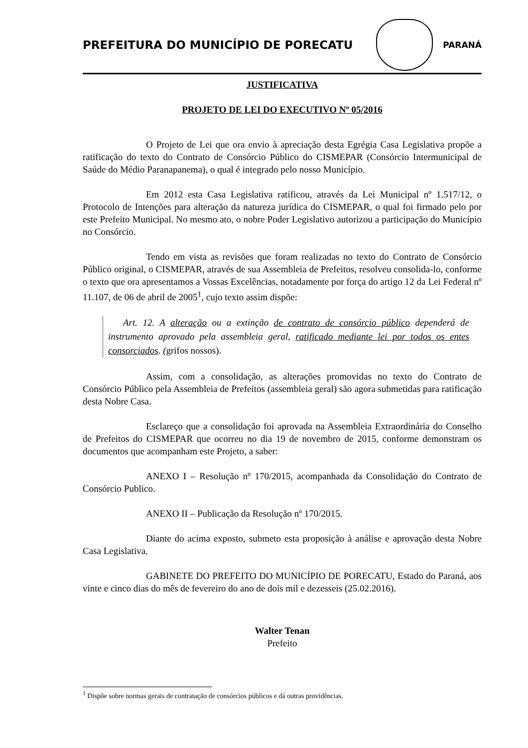PREFEITURA DO MUNICÍPIO DE PORECATU
PARANÁ
JUSTIFICATIVA
PROJETO DE LEI DO EXECUTIVO Nº 05/2016
O Projeto de Lei que ora envio à apreciação desta Egrégia Casa Legislativa propõe a ratificação do texto do Contrato de Consórcio Público do CISMEPAR (Consórcio Intermunicipal de Saúde do Médio Paranapanema), o qual é integrado pelo nosso Município.
Em 2012 esta Casa Legislativa ratificou, através da Lei Municipal nº 1.517/12, o Protocolo de Intenções para alteração da natureza jurídica do CISMEPAR, o qual foi firmado pelo por este Prefeito Municipal. No mesmo ato, o nobre Poder Legislativo autorizou a participação do Município no Consórcio.
Tendo em vista as revisões que foram realizadas no texto do Contrato de Consórcio Público original, o CISMEPAR, através de sua Assembleia de Prefeitos, resolveu consolida-lo, conforme o texto que ora apresentamos a Vossas Excelências, notadamente por força do artigo 12 da Lei Federal nº 11.107, de 06 de abril de 2005<sup>1</sup>, cujo texto assim dispõe:
Art. 12. A alteração ou a extinção de contrato de consórcio público dependerá de instrumento aprovado pela assembleia geral, ratificado mediante lei por todos os entes consorciados. (grifos nossos).
Assim, com a consolidação, as alterações promovidas no texto do Contrato de Consórcio Público pela Assembleia de Prefeitos (assembleia geral) são agora submetidas para ratificação desta Nobre Casa.
Esclareço que a consolidação foi aprovada na Assembleia Extraordinária do Conselho de Prefeitos do CISMEPAR que ocorreu no dia 19 de novembro de 2015, conforme demonstram os documentos que acompanham este Projeto, a saber:
ANEXO I – Resolução nº 170/2015, acompanhada da Consolidação do Contrato de Consórcio Publico.
ANEXO II – Publicação da Resolução nº 170/2015.
Diante do acima exposto, submeto esta proposição à análise e aprovação desta Nobre Casa Legislativa.
GABINETE DO PREFEITO DO MUNICÍPIO DE PORECATU, Estado do Paraná, aos vinte e cinco dias do mês de fevereiro do ano de dois mil e dezesseis (25.02.2016).
Walter Tenan
Prefeito
<sup>1</sup> Dispõe sobre normas gerais de contratação de consórcios públicos e dá outras providências.